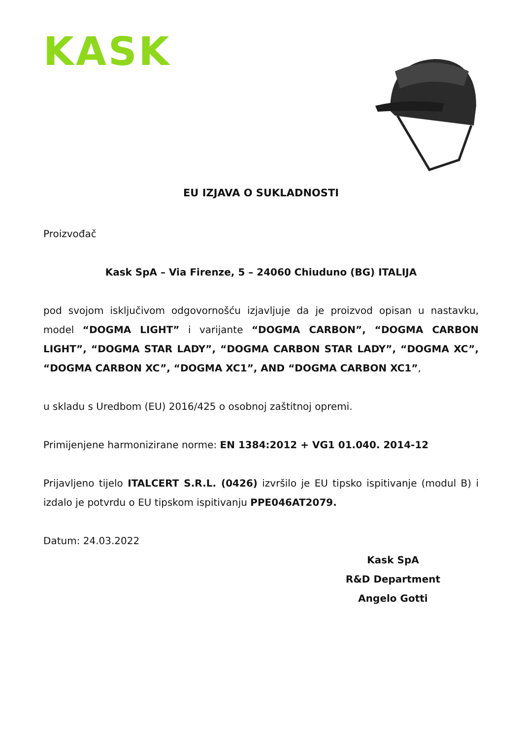KASK
EU IZJAVA O SUKLADNOSTI
Proizvođač
Kask SpA – Via Firenze, 5 – 24060 Chiuduno (BG) ITALIJA
pod svojom isključivom odgovornošću izjavljuje da je proizvod opisan u nastavku, model “DOGMA LIGHT” i varijante “DOGMA CARBON”, “DOGMA CARBON LIGHT”, “DOGMA STAR LADY”, “DOGMA CARBON STAR LADY”, “DOGMA XC”, “DOGMA CARBON XC”, “DOGMA XC1”, AND “DOGMA CARBON XC1”,
u skladu s Uredbom (EU) 2016/425 o osobnoj zaštitnoj opremi.
Primijenjene harmonizirane norme: EN 1384:2012 + VG1 01.040. 2014-12
Prijavljeno tijelo ITALCERT S.R.L. (0426) izvršilo je EU tipsko ispitivanje (modul B) i izdalo je potvrdu o EU tipskom ispitivanju PPE046AT2079.
Datum: 24.03.2022
Kask SpA
R&D Department
Angelo Gotti